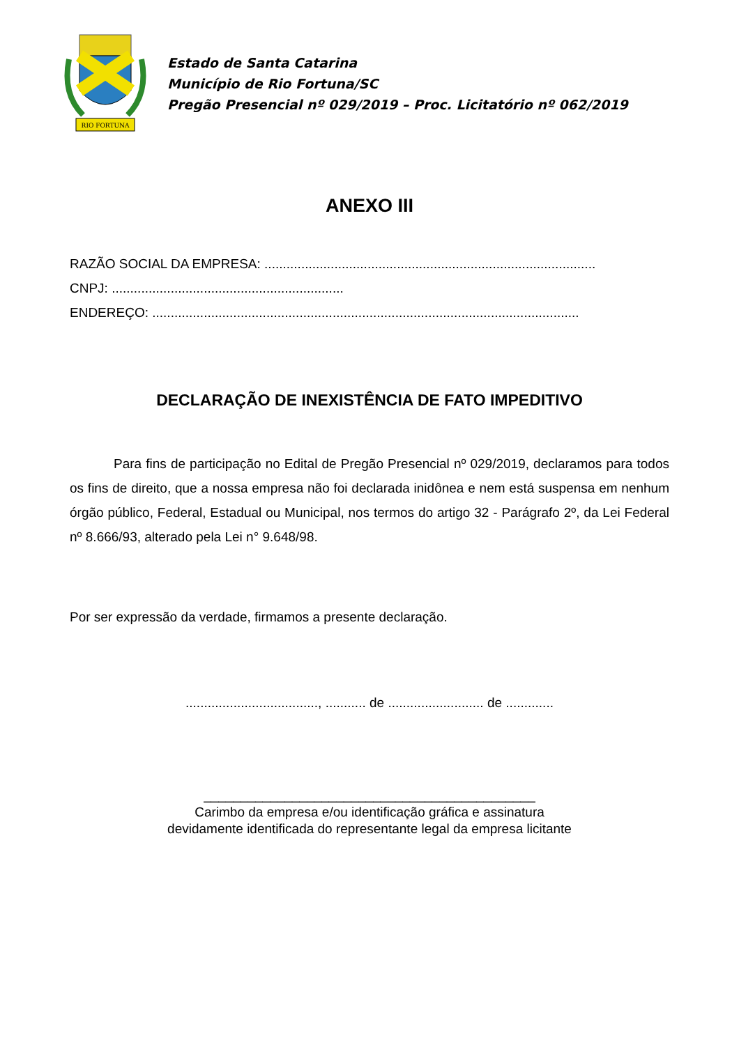RIO FORTUNA
Estado de Santa Catarina
Município de Rio Fortuna/SC
Pregão Presencial nº 029/2019 – Proc. Licitatório nº 062/2019
ANEXO III
RAZÃO SOCIAL DA EMPRESA: ..........................................................................................
CNPJ: ...............................................................
ENDEREÇO: ....................................................................................................................
DECLARAÇÃO DE INEXISTÊNCIA DE FATO IMPEDITIVO
Para fins de participação no Edital de Pregão Presencial nº 029/2019, declaramos para todos os fins de direito, que a nossa empresa não foi declarada inidônea e nem está suspensa em nenhum órgão público, Federal, Estadual ou Municipal, nos termos do artigo 32 - Parágrafo 2º, da Lei Federal nº 8.666/93, alterado pela Lei n° 9.648/98.
Por ser expressão da verdade, firmamos a presente declaração.
...................................., ........... de .......................... de .............
_____________________________________________
Carimbo da empresa e/ou identificação gráfica e assinatura
devidamente identificada do representante legal da empresa licitante